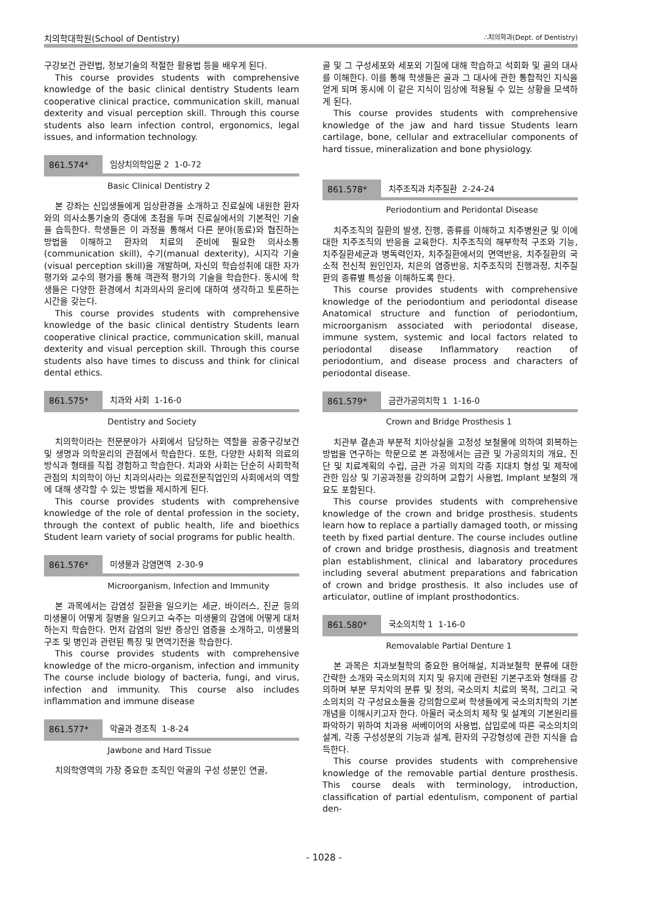치의학대학원(School of Dentistry) ∴치의학과(Dept. of Dentistry)
구강보건 관련법, 정보기술의 적절한 활용법 등을 배우게 된다.
This course provides students with comprehensive knowledge of the basic clinical dentistry Students learn cooperative clinical practice, communication skill, manual dexterity and visual perception skill. Through this course students also learn infection control, ergonomics, legal issues, and information technology.
861.574* 임상치의학입문 2 1-0-72
Basic Clinical Dentistry 2
본 강좌는 신입생들에게 임상환경을 소개하고 진료실에 내원한 환자와의 의사소통기술의 증대에 초점을 두며 진료실에서의 기본적인 기술을 습득한다. 학생들은 이 과정을 통해서 다른 분야(동료)와 협진하는 방법을 이해하고 환자의 치료의 준비에 필요한 의사소통(communication skill), 수기(manual dexterity), 시지각 기술(visual perception skill)을 개발하며, 자신의 학습성취에 대한 자가평가와 교수의 평가를 통해 객관적 평가의 기술을 학습한다. 동시에 학생들은 다양한 환경에서 치과의사의 윤리에 대하여 생각하고 토론하는 시간을 갖는다.
This course provides students with comprehensive knowledge of the basic clinical dentistry Students learn cooperative clinical practice, communication skill, manual dexterity and visual perception skill. Through this course students also have times to discuss and think for clinical dental ethics.
861.575* 치과와 사회 1-16-0
Dentistry and Society
치의학이라는 전문분야가 사회에서 담당하는 역할을 공중구강보건 및 생명과 의학윤리의 관점에서 학습한다. 또한, 다양한 사회적 의료의 방식과 형태를 직접 경험하고 학습한다. 치과와 사회는 단순히 사회학적 관점의 치의학이 아닌 치과의사라는 의료전문직업인의 사회에서의 역할에 대해 생각할 수 있는 방법을 제시하게 된다.
This course provides students with comprehensive knowledge of the role of dental profession in the society, through the context of public health, life and bioethics Student learn variety of social programs for public health.
861.576* 미생물과 감염면역 2-30-9
Microorganism, Infection and Immunity
본 과목에서는 감염성 질환을 일으키는 세균, 바이러스, 진균 등의 미생물이 어떻게 질병을 일으키고 숙주는 미생물의 감염에 어떻게 대처하는지 학습한다. 먼저 감염의 일반 증상인 염증을 소개하고, 미생물의 구조 및 병인과 관련된 특징 및 면역기전을 학습한다.
This course provides students with comprehensive knowledge of the micro-organism, infection and immunity The course include biology of bacteria, fungi, and virus, infection and immunity. This course also includes inflammation and immune disease
861.577* 악골과 경조직 1-8-24
Jawbone and Hard Tissue
치의학영역의 가장 중요한 조직인 악골의 구성 성분인 연골,
골 및 그 구성세포와 세포외 기질에 대해 학습하고 석회화 및 골의 대사를 이해한다. 이를 통해 학생들은 골과 그 대사에 관한 통합적인 지식을 얻게 되며 동시에 이 같은 지식이 임상에 적용될 수 있는 상황을 모색하게 된다.
This course provides students with comprehensive knowledge of the jaw and hard tissue Students learn cartilage, bone, cellular and extracellular components of hard tissue, mineralization and bone physiology.
861.578* 치주조직과 치주질환 2-24-24
Periodontium and Peridontal Disease
치주조직의 질환의 발생, 진행, 종류를 이해하고 치주병원균 및 이에 대한 치주조직의 반응을 교육한다. 치주조직의 해부학적 구조와 기능, 치주질환세균과 병독력인자, 치주질환에서의 면역반응, 치주질환의 국소적 전신적 원인인자, 치은의 염증반응, 치주조직의 진행과정, 치주질환의 종류별 특성을 이해하도록 한다.
This course provides students with comprehensive knowledge of the periodontium and periodontal disease Anatomical structure and function of periodontium, microorganism associated with periodontal disease, immune system, systemic and local factors related to periodontal disease Inflammatory reaction of periodontium, and disease process and characters of periodontal disease.
861.579* 금관가공의치학 1 1-16-0
Crown and Bridge Prosthesis 1
치관부 결손과 부분적 치아상실을 고정성 보철물에 의하여 회복하는 방법을 연구하는 학문으로 본 과정에서는 금관 및 가공의치의 개요, 진단 및 치료계획의 수립, 금관 가공 의치의 각종 지대치 형성 및 제작에 관한 임상 및 기공과정을 강의하며 교합기 사용법, Implant 보철의 개요도 포함된다.
This course provides students with comprehensive knowledge of the crown and bridge prosthesis. students learn how to replace a partially damaged tooth, or missing teeth by fixed partial denture. The course includes outline of crown and bridge prosthesis, diagnosis and treatment plan establishment, clinical and labaratory procedures including several abutment preparations and fabrication of crown and bridge prosthesis. It also includes use of articulator, outline of implant prosthodontics.
861.580* 국소의치학 1 1-16-0
Removalable Partial Denture 1
본 과목은 치과보철학의 중요한 용어해설, 치과보철학 분류에 대한 간략한 소개와 국소의치의 지지 및 유지에 관련된 기본구조와 형태를 강의하며 부분 무치악의 분류 및 정의, 국소의치 치료의 목적, 그리고 국소의치의 각 구성요소들을 강의함으로써 학생들에게 국소의치학의 기본개념을 이해시키고자 한다. 아울러 국소의치 제작 및 설계의 기본원리를 파악하기 위하여 치과용 써베이어의 사용법, 삽입로에 따른 국소의치의 설계, 각종 구성성분의 기능과 설계, 환자의 구강형성에 관한 지식을 습득한다.
This course provides students with comprehensive knowledge of the removable partial denture prosthesis. This course deals with terminology, introduction, classification of partial edentulism, component of partial den-
- 1028 -